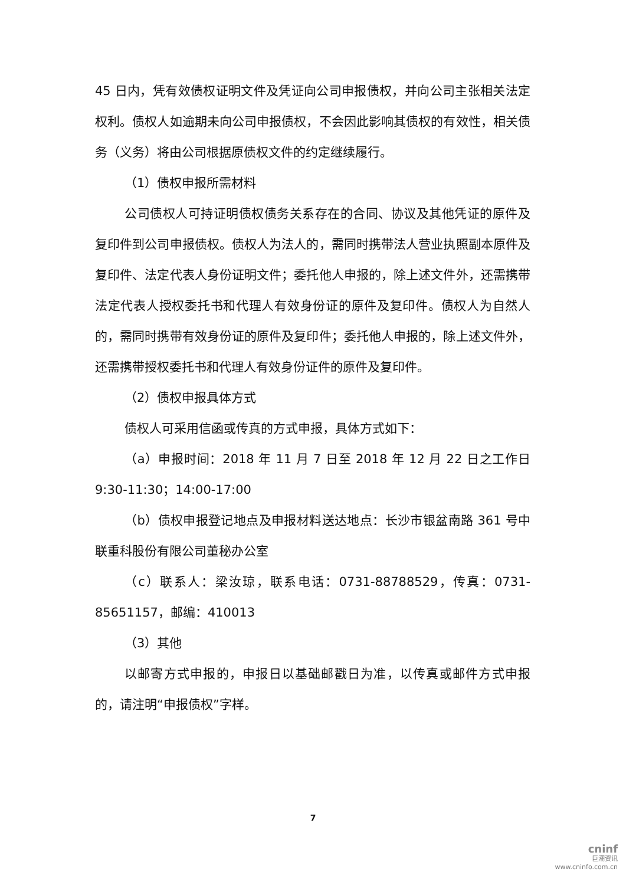45 日内，凭有效债权证明文件及凭证向公司申报债权，并向公司主张相关法定权利。债权人如逾期未向公司申报债权，不会因此影响其债权的有效性，相关债务（义务）将由公司根据原债权文件的约定继续履行。
（1）债权申报所需材料
公司债权人可持证明债权债务关系存在的合同、协议及其他凭证的原件及复印件到公司申报债权。债权人为法人的，需同时携带法人营业执照副本原件及复印件、法定代表人身份证明文件；委托他人申报的，除上述文件外，还需携带法定代表人授权委托书和代理人有效身份证的原件及复印件。债权人为自然人的，需同时携带有效身份证的原件及复印件；委托他人申报的，除上述文件外，还需携带授权委托书和代理人有效身份证件的原件及复印件。
（2）债权申报具体方式
债权人可采用信函或传真的方式申报，具体方式如下：
（a）申报时间：2018 年 11 月 7 日至 2018 年 12 月 22 日之工作日 9:30-11:30；14:00-17:00
（b）债权申报登记地点及申报材料送达地点：长沙市银盆南路 361 号中联重科股份有限公司董秘办公室
（c）联系人：梁汝琼，联系电话：0731-88788529，传真：0731-85651157，邮编：410013
（3）其他
以邮寄方式申报的，申报日以基础邮戳日为准，以传真或邮件方式申报的，请注明“申报债权”字样。
7
cninf
巨潮资讯
www.cninfo.com.cn